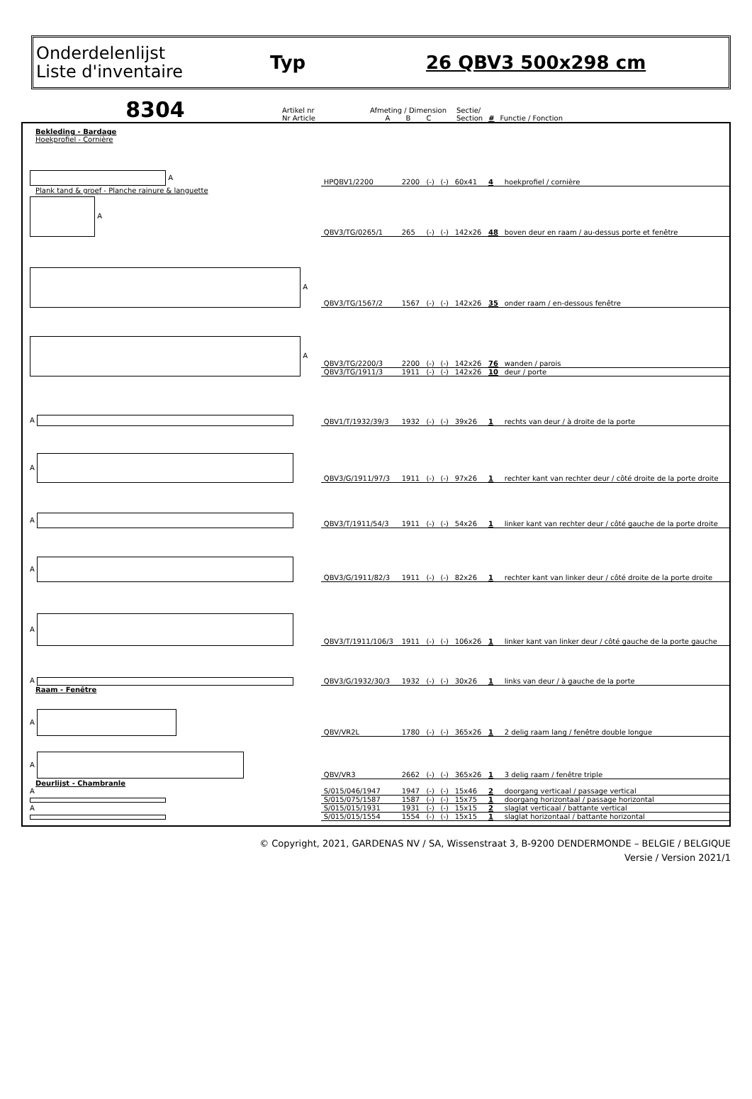Onderdelenlijst
Liste d'inventaire
Typ 26 QBV3 500x298 cm
8304
| Artikel nr Nr Article | Afmeting / Dimension A B C | Sectie/ Section | # | Functie / Fonction |
| Bekleding - Bardage | | | | | | | |
| Hoekprofiel - Cornière | | | | | | | |
| A | HPQBV1/2200 | 2200 | (-) | (-) | 60x41 | 4 | hoekprofiel / cornière |
| Plank tand & groef - Planche rainure & languette | | | | | | | |
| A | QBV3/TG/0265/1 | 265 | (-) | (-) | 142x26 | 48 | boven deur en raam / au-dessus porte et fenêtre |
| A | QBV3/TG/1567/2 | 1567 | (-) | (-) | 142x26 | 35 | onder raam / en-dessous fenêtre |
| A | QBV3/TG/2200/3 | 2200 | (-) | (-) | 142x26 | 76 | wanden / parois |
| | QBV3/TG/1911/3 | 1911 | (-) | (-) | 142x26 | 10 | deur / porte |
| A | QBV1/T/1932/39/3 | 1932 | (-) | (-) | 39x26 | 1 | rechts van deur / à droite de la porte |
| A | QBV3/G/1911/97/3 | 1911 | (-) | (-) | 97x26 | 1 | rechter kant van rechter deur / côté droite de la porte droite |
| A | QBV3/T/1911/54/3 | 1911 | (-) | (-) | 54x26 | 1 | linker kant van rechter deur / côté gauche de la porte droite |
| A | QBV3/G/1911/82/3 | 1911 | (-) | (-) | 82x26 | 1 | rechter kant van linker deur / côté droite de la porte droite |
| A | QBV3/T/1911/106/3 | 1911 | (-) | (-) | 106x26 | 1 | linker kant van linker deur / côté gauche de la porte gauche |
| A | QBV3/G/1932/30/3 | 1932 | (-) | (-) | 30x26 | 1 | links van deur / à gauche de la porte |
| Raam - Fenêtre | | | | | | | |
| A | QBV/VR2L | 1780 | (-) | (-) | 365x26 | 1 | 2 delig raam lang / fenêtre double longue |
| A | QBV/VR3 | 2662 | (-) | (-) | 365x26 | 1 | 3 delig raam / fenêtre triple |
| Deurlijst - Chambranle | | | | | | | |
| A | S/015/046/1947 | 1947 | (-) | (-) | 15x46 | 2 | doorgang verticaal / passage vertical |
| | S/015/075/1587 | 1587 | (-) | (-) | 15x75 | 1 | doorgang horizontaal / passage horizontal |
| A | S/015/015/1931 | 1931 | (-) | (-) | 15x15 | 2 | slaglat verticaal / battante vertical |
| | S/015/015/1554 | 1554 | (-) | (-) | 15x15 | 1 | slaglat horizontaal / battante horizontal |
© Copyright, 2021, GARDENAS NV / SA, Wissenstraat 3, B-9200 DENDERMONDE – BELGIE / BELGIQUE
Versie / Version 2021/1